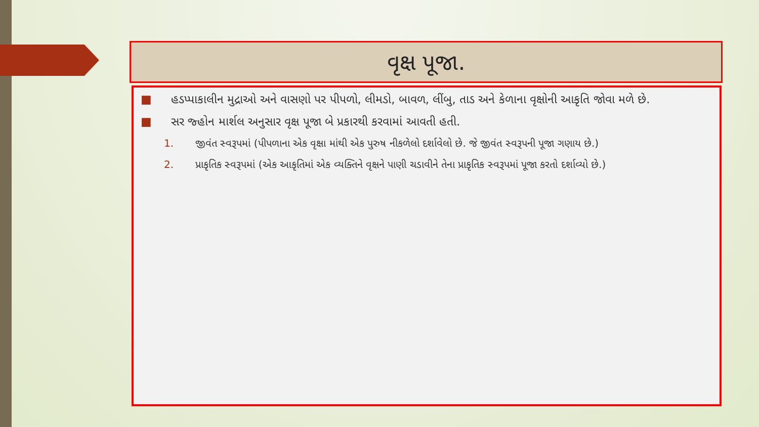વૃક્ષ પૂજા.
■ હડપ્પાકાલીન મુદ્રાઓ અને વાસણો પર પીપળો, લીમડો, બાવળ, લીંબુ, તાડ અને કેળાના વૃક્ષોની આકૃતિ જોવા મળે છે.
■ સર જ્હોન માર્શલ અનુસાર વૃક્ષ પૂજા બે પ્રકારથી કરવામાં આવતી હતી.
1. જીવંત સ્વરૂપમાં (પીપળાના એક વૃક્ષા માંથી એક પુરુષ નીકળેલો દર્શાવેલો છે. જે જીવંત સ્વરૂપની પૂજા ગણાય છે.)
2. પ્રાકૃતિક સ્વરૂપમાં (એક આકૃતિમાં એક વ્યક્તિને વૃક્ષને પાણી ચડાવીને તેના પ્રાકૃતિક સ્વરૂપમાં પૂજા કરતો દર્શાવ્યો છે.)